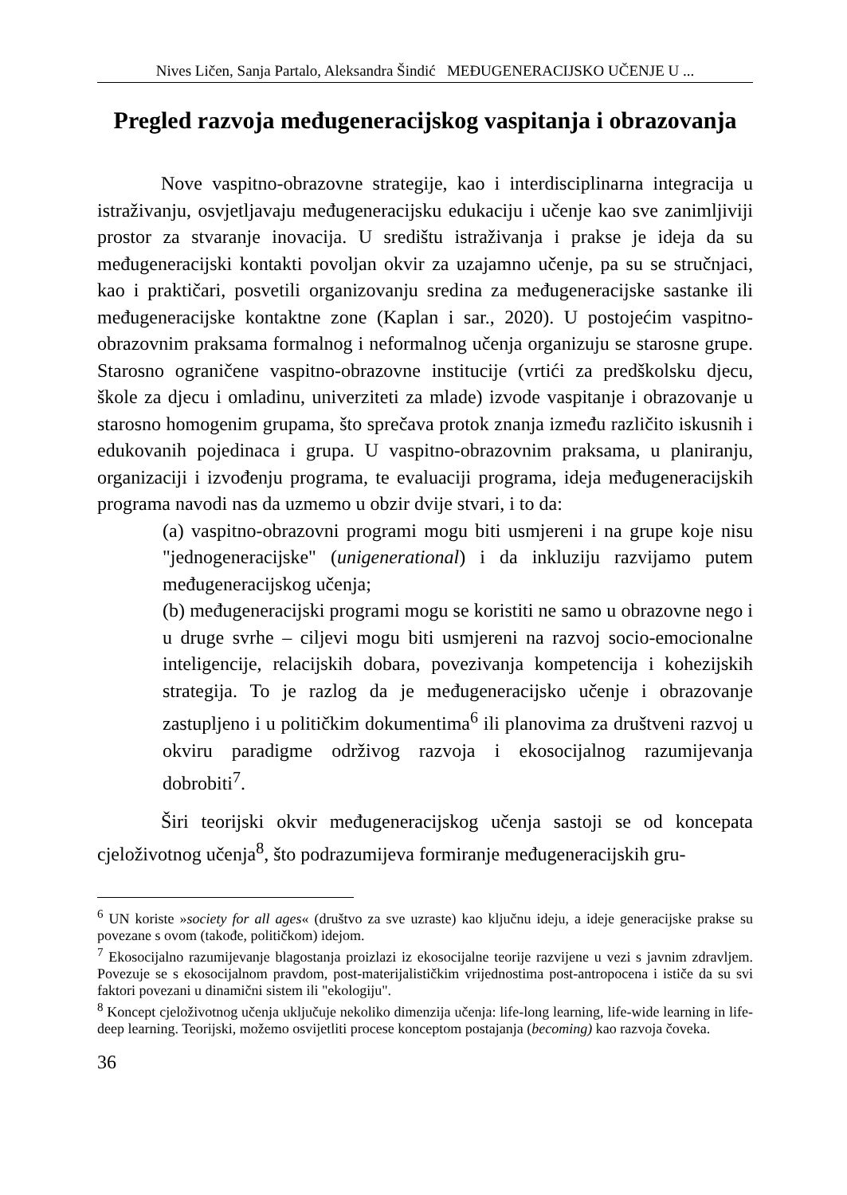Nives Ličen, Sanja Partalo, Aleksandra Šindić MEĐUGENERACIJSKO UČENJE U ...
Pregled razvoja međugeneracijskog vaspitanja i obrazovanja
Nove vaspitno-obrazovne strategije, kao i interdisciplinarna integracija u istraživanju, osvjetljavaju međugeneracijsku edukaciju i učenje kao sve zanimljiviji prostor za stvaranje inovacija. U središtu istraživanja i prakse je ideja da su međugeneracijski kontakti povoljan okvir za uzajamno učenje, pa su se stručnjaci, kao i praktičari, posvetili organizovanju sredina za međugeneracijske sastanke ili međugeneracijske kontaktne zone (Kaplan i sar., 2020). U postojećim vaspitno-obrazovnim praksama formalnog i neformalnog učenja organizuju se starosne grupe. Starosno ograničene vaspitno-obrazovne institucije (vrtići za predškolsku djecu, škole za djecu i omladinu, univerziteti za mlade) izvode vaspitanje i obrazovanje u starosno homogenim grupama, što sprečava protok znanja između različito iskusnih i edukovanih pojedinaca i grupa. U vaspitno-obrazovnim praksama, u planiranju, organizaciji i izvođenju programa, te evaluaciji programa, ideja međugeneracijskih programa navodi nas da uzmemo u obzir dvije stvari, i to da:
(a) vaspitno-obrazovni programi mogu biti usmjereni i na grupe koje nisu "jednogeneracijske" (unigenerational) i da inkluziju razvijamo putem međugeneracijskog učenja;
(b) međugeneracijski programi mogu se koristiti ne samo u obrazovne nego i u druge svrhe – ciljevi mogu biti usmjereni na razvoj socio-emocionalne inteligencije, relacijskih dobara, povezivanja kompetencija i kohezijskih strategija. To je razlog da je međugeneracijsko učenje i obrazovanje zastupljeno i u političkim dokumentima<sup>6</sup> ili planovima za društveni razvoj u okviru paradigme održivog razvoja i ekosocijalnog razumijevanja dobrobiti<sup>7</sup>.
Širi teorijski okvir međugeneracijskog učenja sastoji se od koncepata cjeloživotnog učenja<sup>8</sup>, što podrazumijeva formiranje međugeneracijskih gru-
<sup>6</sup> UN koriste »society for all ages« (društvo za sve uzraste) kao ključnu ideju, a ideje generacijske prakse su povezane s ovom (takođe, političkom) idejom.
<sup>7</sup> Ekosocijalno razumijevanje blagostanja proizlazi iz ekosocijalne teorije razvijene u vezi s javnim zdravljem. Povezuje se s ekosocijalnom pravdom, post-materijalističkim vrijednostima post-antropocena i ističe da su svi faktori povezani u dinamični sistem ili "ekologiju".
<sup>8</sup> Koncept cjeloživotnog učenja uključuje nekoliko dimenzija učenja: life-long learning, life-wide learning in life-deep learning. Teorijski, možemo osvijetliti procese konceptom postajanja (becoming) kao razvoja čoveka.
36